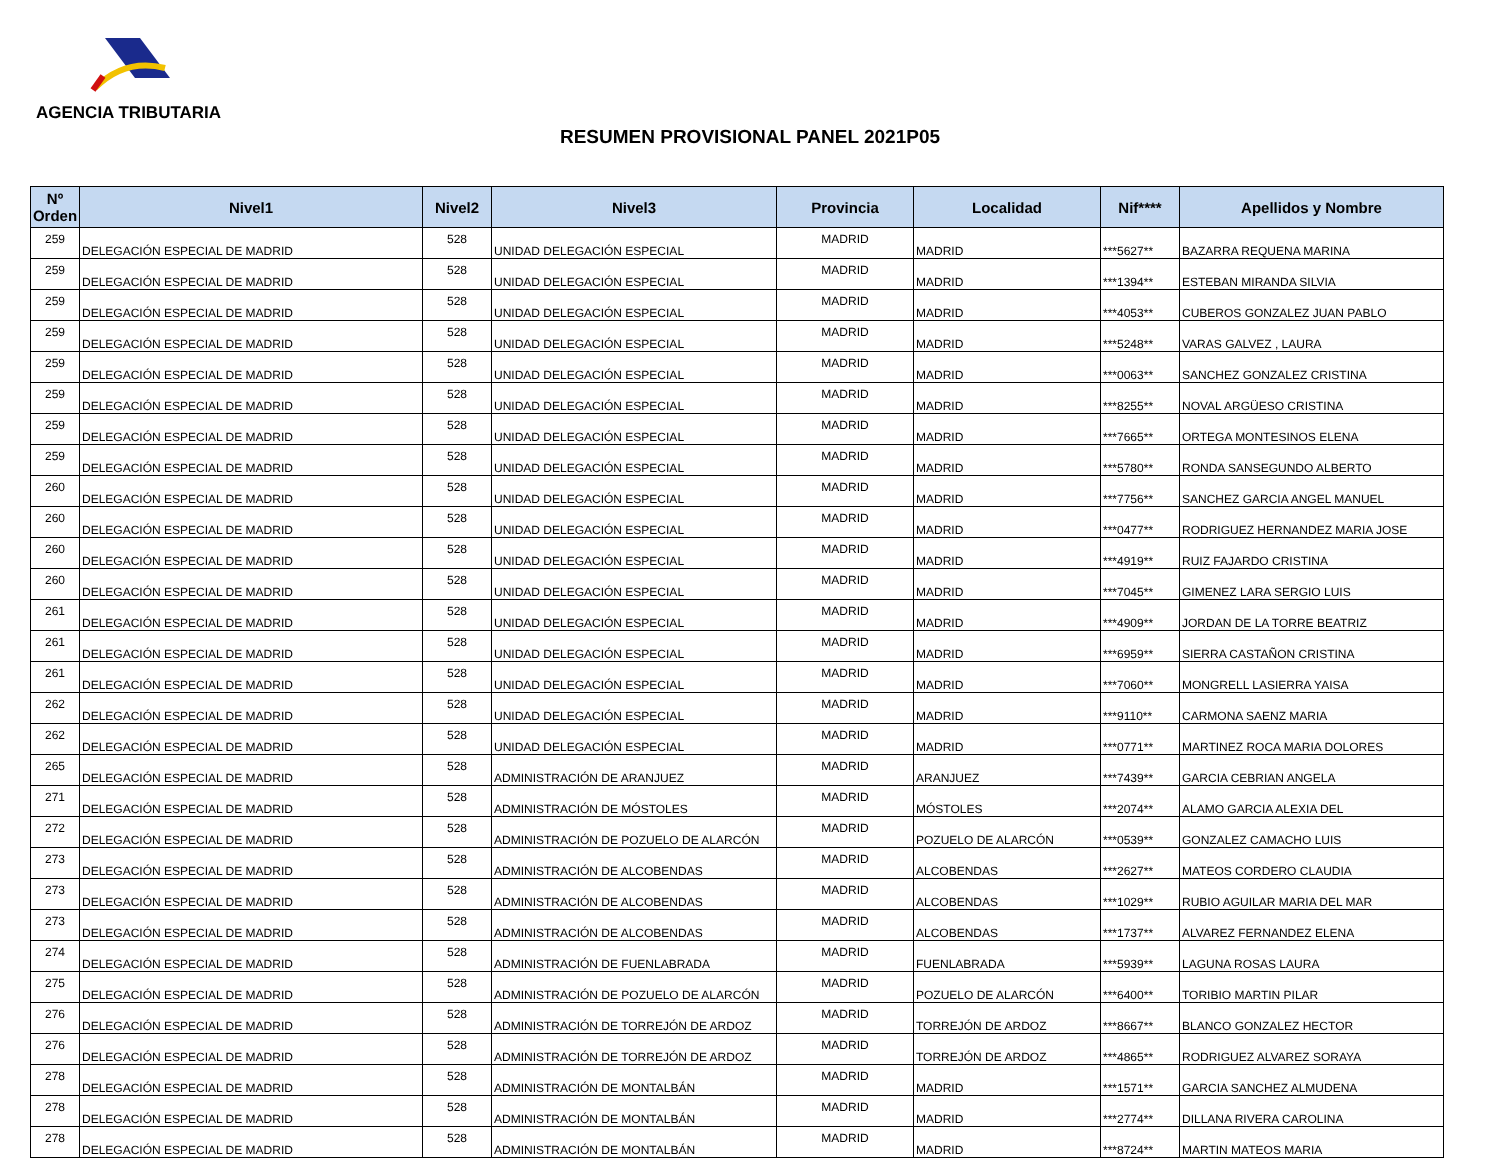AGENCIA TRIBUTARIA
RESUMEN PROVISIONAL PANEL 2021P05
| Nº Orden | Nivel1 | Nivel2 | Nivel3 | Provincia | Localidad | Nif**** | Apellidos y Nombre |
| --- | --- | --- | --- | --- | --- | --- | --- |
| 259 | DELEGACIÓN ESPECIAL DE MADRID | 528 | UNIDAD DELEGACIÓN ESPECIAL | MADRID | MADRID | ***5627** | BAZARRA REQUENA MARINA |
| 259 | DELEGACIÓN ESPECIAL DE MADRID | 528 | UNIDAD DELEGACIÓN ESPECIAL | MADRID | MADRID | ***1394** | ESTEBAN MIRANDA SILVIA |
| 259 | DELEGACIÓN ESPECIAL DE MADRID | 528 | UNIDAD DELEGACIÓN ESPECIAL | MADRID | MADRID | ***4053** | CUBEROS GONZALEZ JUAN PABLO |
| 259 | DELEGACIÓN ESPECIAL DE MADRID | 528 | UNIDAD DELEGACIÓN ESPECIAL | MADRID | MADRID | ***5248** | VARAS GALVEZ , LAURA |
| 259 | DELEGACIÓN ESPECIAL DE MADRID | 528 | UNIDAD DELEGACIÓN ESPECIAL | MADRID | MADRID | ***0063** | SANCHEZ GONZALEZ CRISTINA |
| 259 | DELEGACIÓN ESPECIAL DE MADRID | 528 | UNIDAD DELEGACIÓN ESPECIAL | MADRID | MADRID | ***8255** | NOVAL ARGÜESO CRISTINA |
| 259 | DELEGACIÓN ESPECIAL DE MADRID | 528 | UNIDAD DELEGACIÓN ESPECIAL | MADRID | MADRID | ***7665** | ORTEGA MONTESINOS ELENA |
| 259 | DELEGACIÓN ESPECIAL DE MADRID | 528 | UNIDAD DELEGACIÓN ESPECIAL | MADRID | MADRID | ***5780** | RONDA SANSEGUNDO ALBERTO |
| 260 | DELEGACIÓN ESPECIAL DE MADRID | 528 | UNIDAD DELEGACIÓN ESPECIAL | MADRID | MADRID | ***7756** | SANCHEZ GARCIA ANGEL MANUEL |
| 260 | DELEGACIÓN ESPECIAL DE MADRID | 528 | UNIDAD DELEGACIÓN ESPECIAL | MADRID | MADRID | ***0477** | RODRIGUEZ HERNANDEZ MARIA JOSE |
| 260 | DELEGACIÓN ESPECIAL DE MADRID | 528 | UNIDAD DELEGACIÓN ESPECIAL | MADRID | MADRID | ***4919** | RUIZ FAJARDO CRISTINA |
| 260 | DELEGACIÓN ESPECIAL DE MADRID | 528 | UNIDAD DELEGACIÓN ESPECIAL | MADRID | MADRID | ***7045** | GIMENEZ LARA SERGIO LUIS |
| 261 | DELEGACIÓN ESPECIAL DE MADRID | 528 | UNIDAD DELEGACIÓN ESPECIAL | MADRID | MADRID | ***4909** | JORDAN DE LA TORRE BEATRIZ |
| 261 | DELEGACIÓN ESPECIAL DE MADRID | 528 | UNIDAD DELEGACIÓN ESPECIAL | MADRID | MADRID | ***6959** | SIERRA CASTAÑON CRISTINA |
| 261 | DELEGACIÓN ESPECIAL DE MADRID | 528 | UNIDAD DELEGACIÓN ESPECIAL | MADRID | MADRID | ***7060** | MONGRELL LASIERRA YAISA |
| 262 | DELEGACIÓN ESPECIAL DE MADRID | 528 | UNIDAD DELEGACIÓN ESPECIAL | MADRID | MADRID | ***9110** | CARMONA SAENZ MARIA |
| 262 | DELEGACIÓN ESPECIAL DE MADRID | 528 | UNIDAD DELEGACIÓN ESPECIAL | MADRID | MADRID | ***0771** | MARTINEZ ROCA MARIA DOLORES |
| 265 | DELEGACIÓN ESPECIAL DE MADRID | 528 | ADMINISTRACIÓN DE ARANJUEZ | MADRID | ARANJUEZ | ***7439** | GARCIA CEBRIAN ANGELA |
| 271 | DELEGACIÓN ESPECIAL DE MADRID | 528 | ADMINISTRACIÓN DE MÓSTOLES | MADRID | MÓSTOLES | ***2074** | ALAMO GARCIA ALEXIA DEL |
| 272 | DELEGACIÓN ESPECIAL DE MADRID | 528 | ADMINISTRACIÓN DE POZUELO DE ALARCÓN | MADRID | POZUELO DE ALARCÓN | ***0539** | GONZALEZ CAMACHO LUIS |
| 273 | DELEGACIÓN ESPECIAL DE MADRID | 528 | ADMINISTRACIÓN DE ALCOBENDAS | MADRID | ALCOBENDAS | ***2627** | MATEOS CORDERO CLAUDIA |
| 273 | DELEGACIÓN ESPECIAL DE MADRID | 528 | ADMINISTRACIÓN DE ALCOBENDAS | MADRID | ALCOBENDAS | ***1029** | RUBIO AGUILAR MARIA DEL MAR |
| 273 | DELEGACIÓN ESPECIAL DE MADRID | 528 | ADMINISTRACIÓN DE ALCOBENDAS | MADRID | ALCOBENDAS | ***1737** | ALVAREZ FERNANDEZ ELENA |
| 274 | DELEGACIÓN ESPECIAL DE MADRID | 528 | ADMINISTRACIÓN DE FUENLABRADA | MADRID | FUENLABRADA | ***5939** | LAGUNA ROSAS LAURA |
| 275 | DELEGACIÓN ESPECIAL DE MADRID | 528 | ADMINISTRACIÓN DE POZUELO DE ALARCÓN | MADRID | POZUELO DE ALARCÓN | ***6400** | TORIBIO MARTIN PILAR |
| 276 | DELEGACIÓN ESPECIAL DE MADRID | 528 | ADMINISTRACIÓN DE TORREJÓN DE ARDOZ | MADRID | TORREJÓN DE ARDOZ | ***8667** | BLANCO GONZALEZ HECTOR |
| 276 | DELEGACIÓN ESPECIAL DE MADRID | 528 | ADMINISTRACIÓN DE TORREJÓN DE ARDOZ | MADRID | TORREJÓN DE ARDOZ | ***4865** | RODRIGUEZ ALVAREZ SORAYA |
| 278 | DELEGACIÓN ESPECIAL DE MADRID | 528 | ADMINISTRACIÓN DE MONTALBÁN | MADRID | MADRID | ***1571** | GARCIA SANCHEZ ALMUDENA |
| 278 | DELEGACIÓN ESPECIAL DE MADRID | 528 | ADMINISTRACIÓN DE MONTALBÁN | MADRID | MADRID | ***2774** | DILLANA RIVERA CAROLINA |
| 278 | DELEGACIÓN ESPECIAL DE MADRID | 528 | ADMINISTRACIÓN DE MONTALBÁN | MADRID | MADRID | ***8724** | MARTIN MATEOS MARIA |